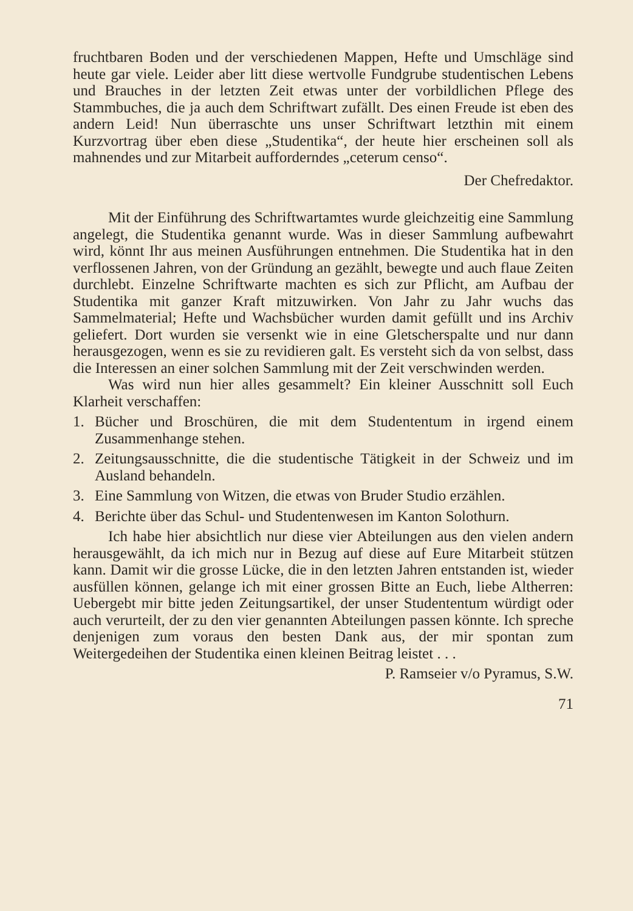fruchtbaren Boden und der verschiedenen Mappen, Hefte und Umschläge sind heute gar viele. Leider aber litt diese wertvolle Fundgrube studentischen Lebens und Brauches in der letzten Zeit etwas unter der vorbildlichen Pflege des Stammbuches, die ja auch dem Schriftwart zufällt. Des einen Freude ist eben des andern Leid! Nun überraschte uns unser Schriftwart letzthin mit einem Kurzvortrag über eben diese „Studentika“, der heute hier erscheinen soll als mahnendes und zur Mitarbeit aufforderndes „ceterum censo“.
Der Chefredaktor.
Mit der Einführung des Schriftwartamtes wurde gleichzeitig eine Sammlung angelegt, die Studentika genannt wurde. Was in dieser Sammlung aufbewahrt wird, könnt Ihr aus meinen Ausführungen entnehmen. Die Studentika hat in den verflossenen Jahren, von der Gründung an gezählt, bewegte und auch flaue Zeiten durchlebt. Einzelne Schriftwarte machten es sich zur Pflicht, am Aufbau der Studentika mit ganzer Kraft mitzuwirken. Von Jahr zu Jahr wuchs das Sammelmaterial; Hefte und Wachsbücher wurden damit gefüllt und ins Archiv geliefert. Dort wurden sie versenkt wie in eine Gletscherspalte und nur dann herausgezogen, wenn es sie zu revidieren galt. Es versteht sich da von selbst, dass die Interessen an einer solchen Sammlung mit der Zeit verschwinden werden.
Was wird nun hier alles gesammelt? Ein kleiner Ausschnitt soll Euch Klarheit verschaffen:
1. Bücher und Broschüren, die mit dem Studententum in irgend einem Zusammenhange stehen.
2. Zeitungsausschnitte, die die studentische Tätigkeit in der Schweiz und im Ausland behandeln.
3. Eine Sammlung von Witzen, die etwas von Bruder Studio erzählen.
4. Berichte über das Schul- und Studentenwesen im Kanton Solothurn.
Ich habe hier absichtlich nur diese vier Abteilungen aus den vielen andern herausgewählt, da ich mich nur in Bezug auf diese auf Eure Mitarbeit stützen kann. Damit wir die grosse Lücke, die in den letzten Jahren entstanden ist, wieder ausfüllen können, gelange ich mit einer grossen Bitte an Euch, liebe Altherren: Uebergebt mir bitte jeden Zeitungsartikel, der unser Studententum würdigt oder auch verurteilt, der zu den vier genannten Abteilungen passen könnte. Ich spreche denjenigen zum voraus den besten Dank aus, der mir spontan zum Weitergedeihen der Studentika einen kleinen Beitrag leistet . . .
P. Ramseier v/o Pyramus, S.W.
71